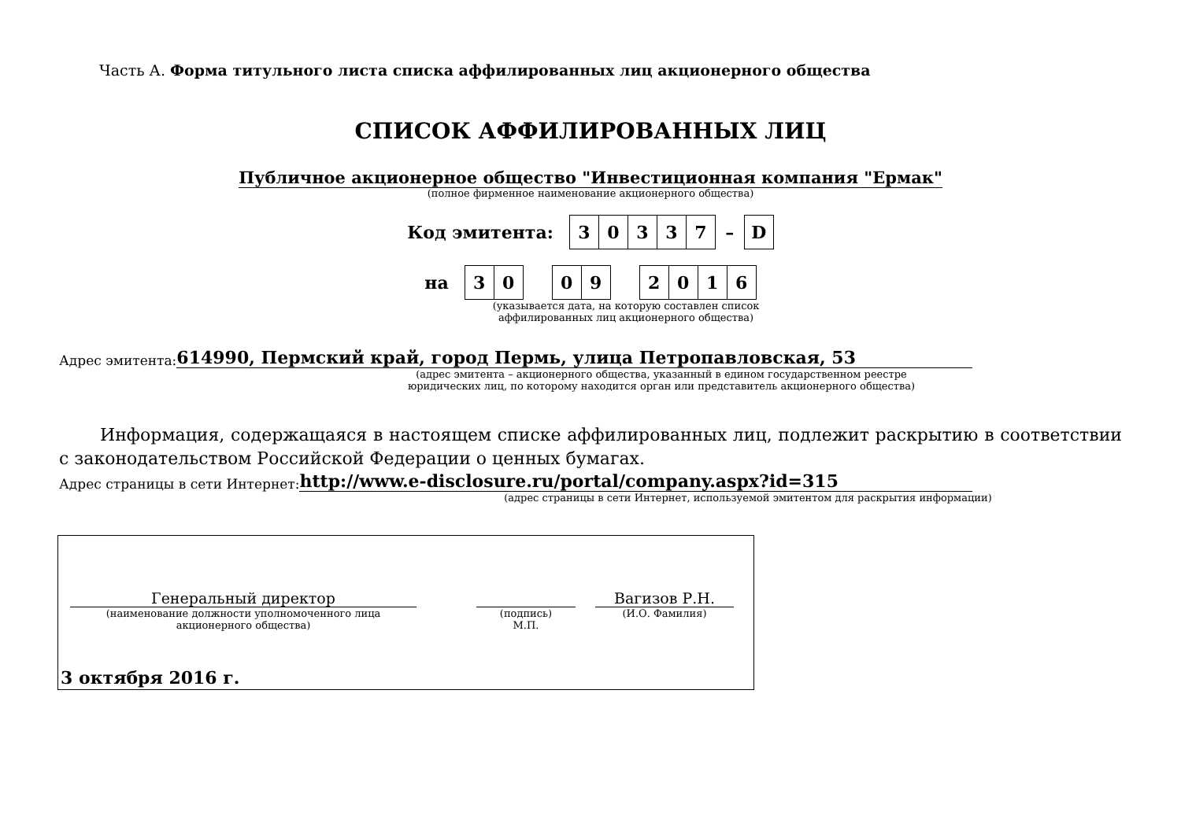Часть А. Форма титульного листа списка аффилированных лиц акционерного общества
СПИСОК АФФИЛИРОВАННЫХ ЛИЦ
Публичное акционерное общество "Инвестиционная компания "Ермак"
(полное фирменное наименование акционерного общества)
Код эмитента:
| 3 | 0 | 3 | 3 | 7 | – | D |
на
| 3 | 0 | | 0 | 9 | | 2 | 0 | 1 | 6 |
(указывается дата, на которую составлен список
аффилированных лиц акционерного общества)
Адрес эмитента: 614990, Пермский край, город Пермь, улица Петропавловская, 53
(адрес эмитента – акционерного общества, указанный в едином государственном реестре
юридических лиц, по которому находится орган или представитель акционерного общества)
Информация, содержащаяся в настоящем списке аффилированных лиц, подлежит раскрытию в соответствии с законодательством Российской Федерации о ценных бумагах.
Адрес страницы в сети Интернет: http://www.e-disclosure.ru/portal/company.aspx?id=315
(адрес страницы в сети Интернет, используемой эмитентом для раскрытия информации)
Генеральный директор
(наименование должности уполномоченного лица
акционерного общества)
(подпись)
М.П.
Вагизов Р.Н.
(И.О. Фамилия)
3 октября 2016 г.